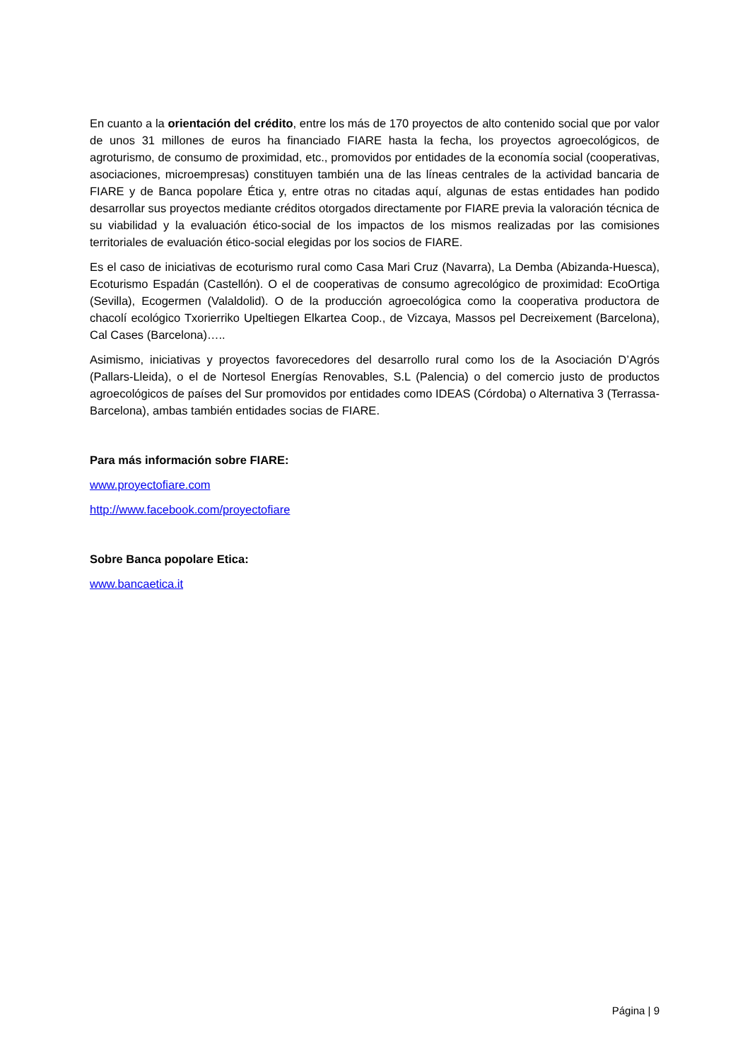En cuanto a la orientación del crédito, entre los más de 170 proyectos de alto contenido social que por valor de unos 31 millones de euros ha financiado FIARE hasta la fecha, los proyectos agroecológicos, de agroturismo, de consumo de proximidad, etc., promovidos por entidades de la economía social (cooperativas, asociaciones, microempresas) constituyen también una de las líneas centrales de la actividad bancaria de FIARE y de Banca popolare Ética y, entre otras no citadas aquí, algunas de estas entidades han podido desarrollar sus proyectos mediante créditos otorgados directamente por FIARE previa la valoración técnica de su viabilidad y la evaluación ético-social de los impactos de los mismos realizadas por las comisiones territoriales de evaluación ético-social elegidas por los socios de FIARE.
Es el caso de iniciativas de ecoturismo rural como Casa Mari Cruz (Navarra), La Demba (Abizanda-Huesca), Ecoturismo Espadán (Castellón). O el de cooperativas de consumo agrecológico de proximidad: EcoOrtiga (Sevilla), Ecogermen (Valaldolid). O de la producción agroecológica como la cooperativa productora de chacolí ecológico Txorierriko Upeltiegen Elkartea Coop., de Vizcaya, Massos pel Decreixement (Barcelona), Cal Cases (Barcelona)…..
Asimismo, iniciativas y proyectos favorecedores del desarrollo rural como los de la Asociación D’Agrós (Pallars-Lleida), o el de Nortesol Energías Renovables, S.L (Palencia) o del comercio justo de productos agroecológicos de países del Sur promovidos por entidades como IDEAS (Córdoba) o Alternativa 3 (Terrassa-Barcelona), ambas también entidades socias de FIARE.
Para más información sobre FIARE:
www.proyectofiare.com
http://www.facebook.com/proyectofiare
Sobre Banca popolare Etica:
www.bancaetica.it
Página | 9